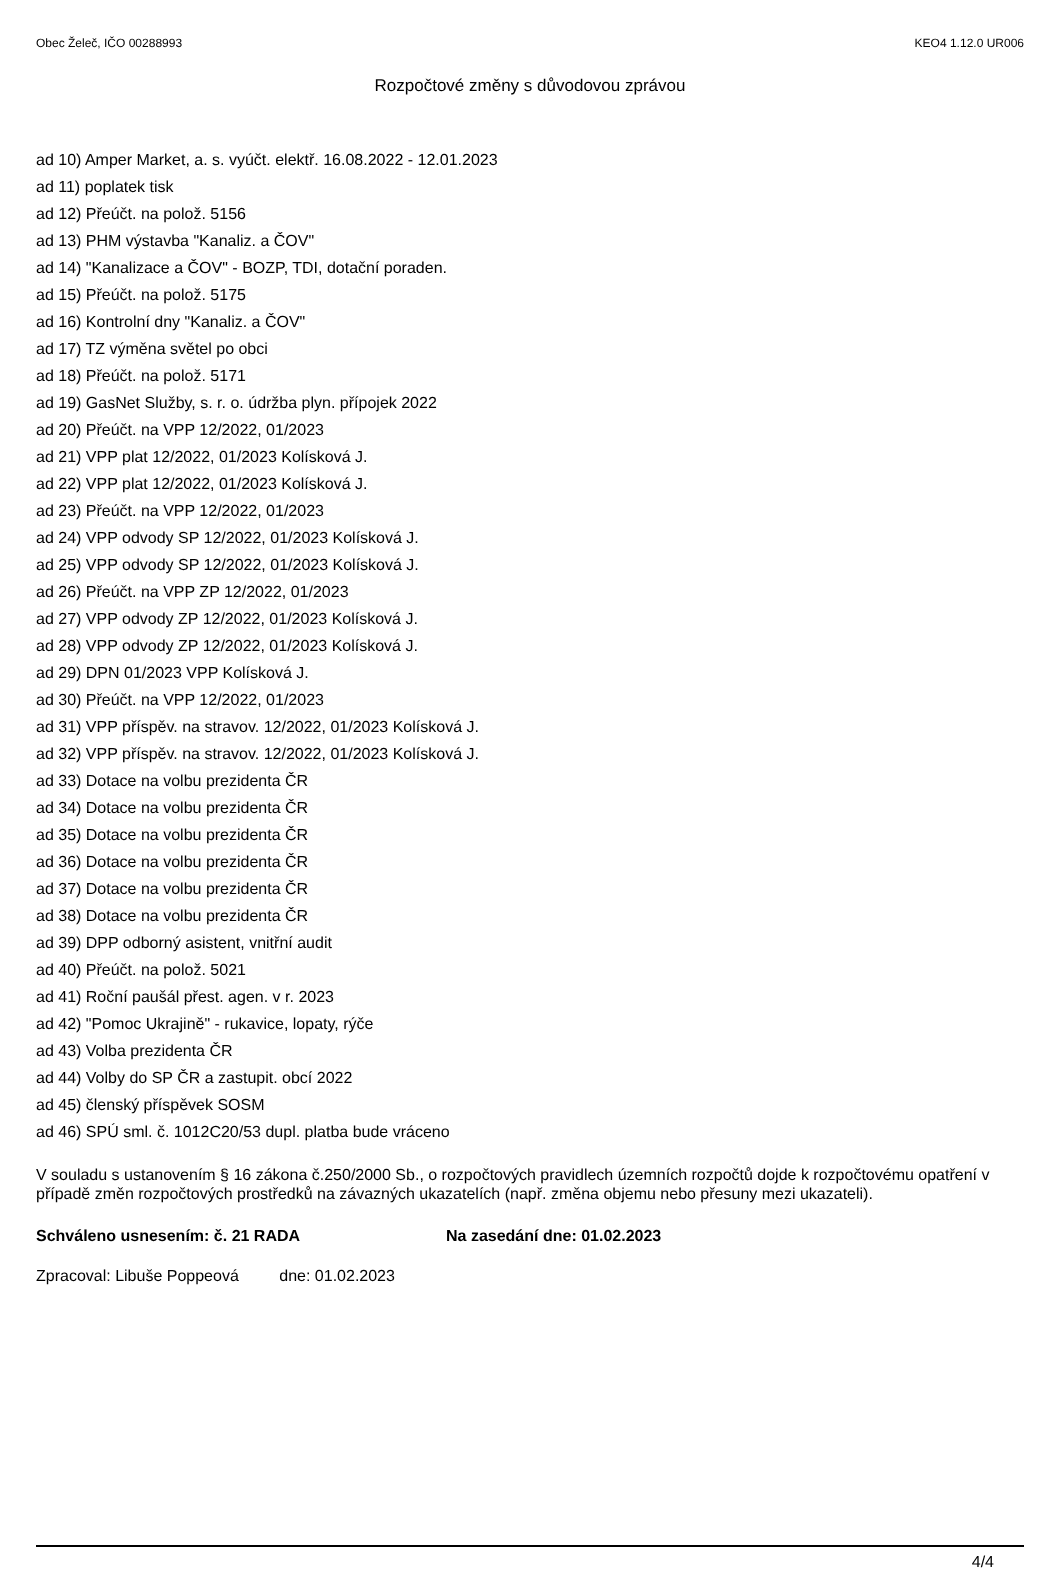Obec Želeč, IČO 00288993 KEO4 1.12.0 UR006
Rozpočtové změny s důvodovou zprávou
ad 10) Amper Market, a. s. vyúčt. elektř. 16.08.2022 - 12.01.2023
ad 11) poplatek tisk
ad 12) Přeúčt. na polož. 5156
ad 13) PHM výstavba "Kanaliz. a ČOV"
ad 14) "Kanalizace a ČOV" - BOZP, TDI, dotační poraden.
ad 15) Přeúčt. na polož. 5175
ad 16) Kontrolní dny "Kanaliz. a ČOV"
ad 17) TZ výměna světel po obci
ad 18) Přeúčt. na polož. 5171
ad 19) GasNet Služby, s. r. o. údržba plyn. přípojek 2022
ad 20) Přeúčt. na VPP 12/2022, 01/2023
ad 21) VPP plat 12/2022, 01/2023 Kolísková J.
ad 22) VPP plat 12/2022, 01/2023 Kolísková J.
ad 23) Přeúčt. na VPP 12/2022, 01/2023
ad 24) VPP odvody SP 12/2022, 01/2023 Kolísková J.
ad 25) VPP odvody SP 12/2022, 01/2023 Kolísková J.
ad 26) Přeúčt. na VPP ZP 12/2022, 01/2023
ad 27) VPP odvody ZP 12/2022, 01/2023 Kolísková J.
ad 28) VPP odvody ZP 12/2022, 01/2023 Kolísková J.
ad 29) DPN 01/2023 VPP Kolísková J.
ad 30) Přeúčt. na VPP 12/2022, 01/2023
ad 31) VPP příspěv. na stravov. 12/2022, 01/2023 Kolísková J.
ad 32) VPP příspěv. na stravov. 12/2022, 01/2023 Kolísková J.
ad 33) Dotace na volbu prezidenta ČR
ad 34) Dotace na volbu prezidenta ČR
ad 35) Dotace na volbu prezidenta ČR
ad 36) Dotace na volbu prezidenta ČR
ad 37) Dotace na volbu prezidenta ČR
ad 38) Dotace na volbu prezidenta ČR
ad 39) DPP odborný asistent, vnitřní audit
ad 40) Přeúčt. na polož. 5021
ad 41) Roční paušál přest. agen. v r. 2023
ad 42) "Pomoc Ukrajině" - rukavice, lopaty, rýče
ad 43) Volba prezidenta ČR
ad 44) Volby do SP ČR a zastupit. obcí 2022
ad 45) členský příspěvek SOSM
ad 46) SPÚ sml. č. 1012C20/53 dupl. platba bude vráceno
V souladu s ustanovením § 16 zákona č.250/2000 Sb., o rozpočtových pravidlech územních rozpočtů dojde k rozpočtovému opatření v případě změn rozpočtových prostředků na závazných ukazatelích (např. změna objemu nebo přesuny mezi ukazateli).
Schváleno usnesením: č. 21 RADA Na zasedání dne: 01.02.2023
Zpracoval: Libuše Poppeová dne: 01.02.2023
4/4